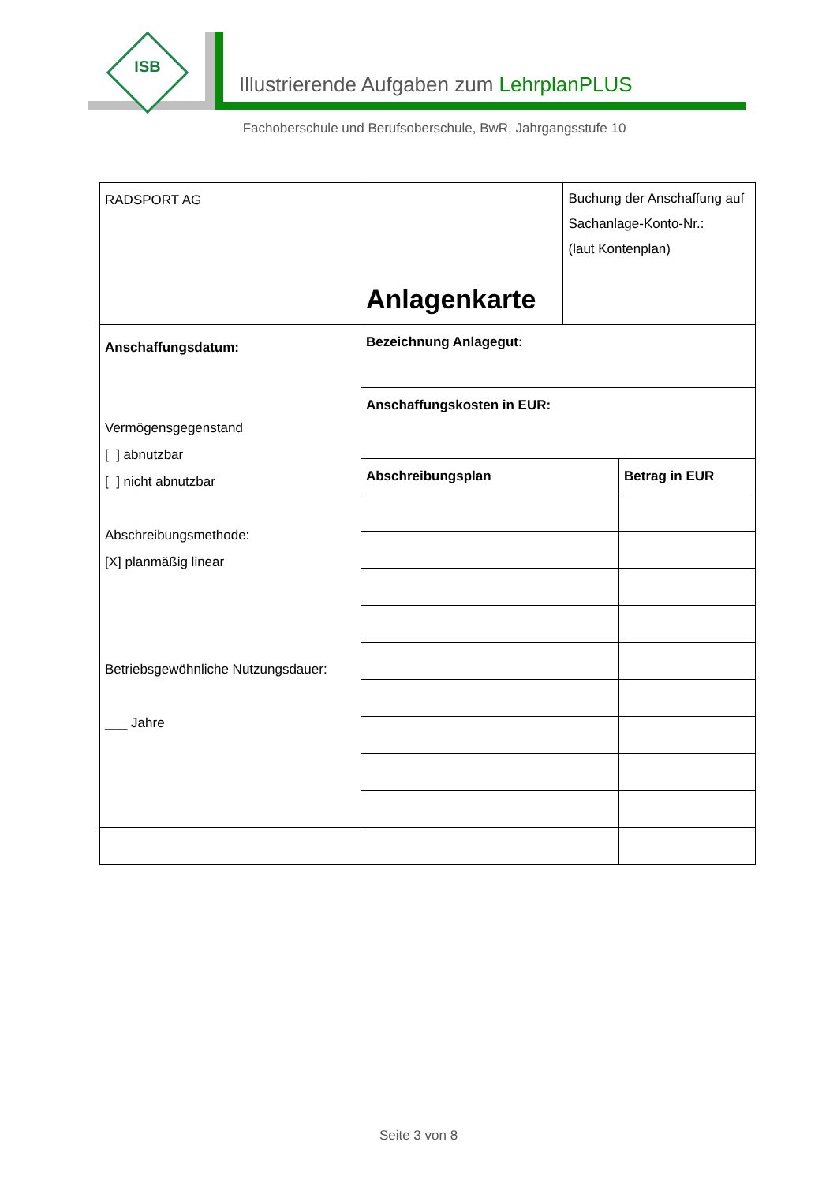ISB
Illustrierende Aufgaben zum LehrplanPLUS
Fachoberschule und Berufsoberschule, BwR, Jahrgangsstufe 10
| RADSPORT AG | Anlagenkarte | Buchung der Anschaffung auf Sachanlage-Konto-Nr.: (laut Kontenplan) | |
| Anschaffungsdatum: Vermögensgegenstand [ ] abnutzbar [ ] nicht abnutzbar Abschreibungsmethode: [X] planmäßig linear Betriebsgewöhnliche Nutzungsdauer: ___ Jahre | Bezeichnung Anlagegut: | | |
| | Anschaffungskosten in EUR: | | |
| | Abschreibungsplan | | Betrag in EUR |
Seite 3 von 8